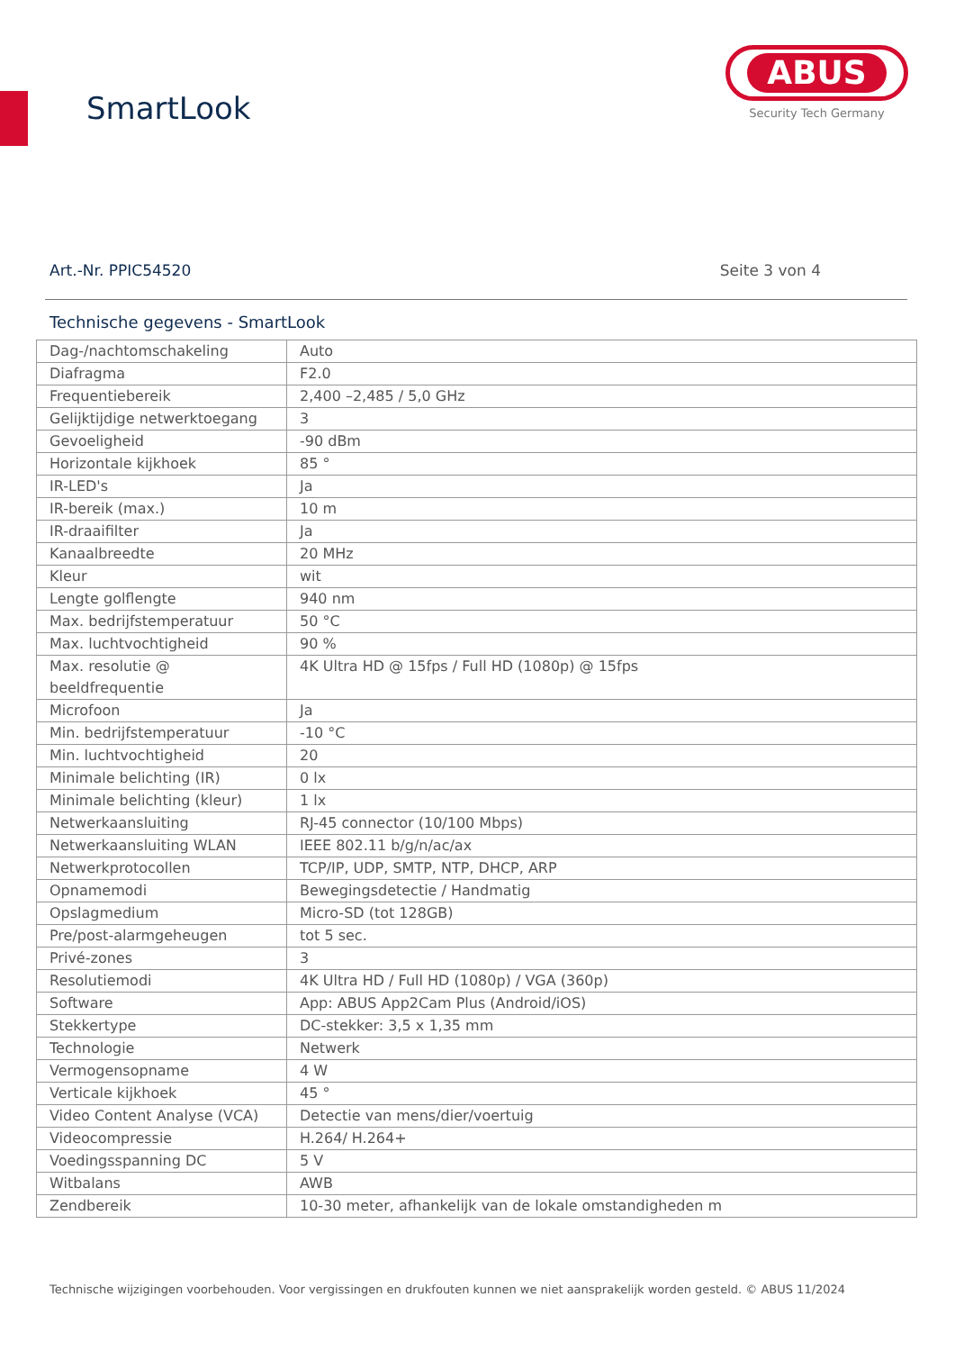SmartLook
ABUS
Security Tech Germany
Art.-Nr. PPIC54520 Seite 3 von 4
Technische gegevens - SmartLook
| Dag-/nachtomschakeling | Auto |
| Diafragma | F2.0 |
| Frequentiebereik | 2,400 –2,485 / 5,0 GHz |
| Gelijktijdige netwerktoegang | 3 |
| Gevoeligheid | -90 dBm |
| Horizontale kijkhoek | 85 ° |
| IR-LED's | Ja |
| IR-bereik (max.) | 10 m |
| IR-draaifilter | Ja |
| Kanaalbreedte | 20 MHz |
| Kleur | wit |
| Lengte golflengte | 940 nm |
| Max. bedrijfstemperatuur | 50 °C |
| Max. luchtvochtigheid | 90 % |
| Max. resolutie @ beeldfrequentie | 4K Ultra HD @ 15fps / Full HD (1080p) @ 15fps |
| Microfoon | Ja |
| Min. bedrijfstemperatuur | -10 °C |
| Min. luchtvochtigheid | 20 |
| Minimale belichting (IR) | 0 lx |
| Minimale belichting (kleur) | 1 lx |
| Netwerkaansluiting | RJ-45 connector (10/100 Mbps) |
| Netwerkaansluiting WLAN | IEEE 802.11 b/g/n/ac/ax |
| Netwerkprotocollen | TCP/IP, UDP, SMTP, NTP, DHCP, ARP |
| Opnamemodi | Bewegingsdetectie / Handmatig |
| Opslagmedium | Micro-SD (tot 128GB) |
| Pre/post-alarmgeheugen | tot 5 sec. |
| Privé-zones | 3 |
| Resolutiemodi | 4K Ultra HD / Full HD (1080p) / VGA (360p) |
| Software | App: ABUS App2Cam Plus (Android/iOS) |
| Stekkertype | DC-stekker: 3,5 x 1,35 mm |
| Technologie | Netwerk |
| Vermogensopname | 4 W |
| Verticale kijkhoek | 45 ° |
| Video Content Analyse (VCA) | Detectie van mens/dier/voertuig |
| Videocompressie | H.264/ H.264+ |
| Voedingsspanning DC | 5 V |
| Witbalans | AWB |
| Zendbereik | 10-30 meter, afhankelijk van de lokale omstandigheden m |
Technische wijzigingen voorbehouden. Voor vergissingen en drukfouten kunnen we niet aansprakelijk worden gesteld. © ABUS 11/2024